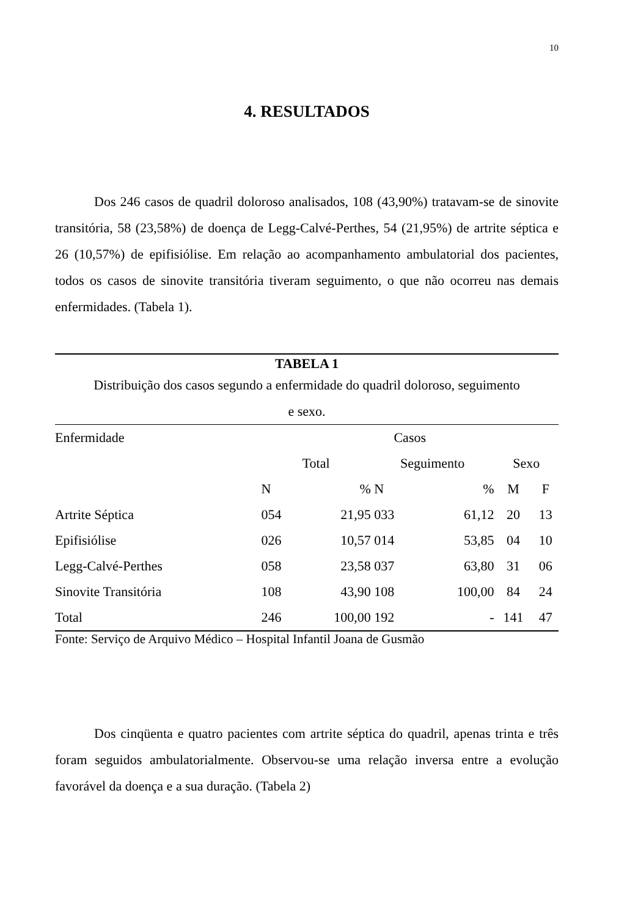10
4. RESULTADOS
Dos 246 casos de quadril doloroso analisados, 108 (43,90%) tratavam-se de sinovite transitória, 58 (23,58%) de doença de Legg-Calvé-Perthes, 54 (21,95%) de artrite séptica e 26 (10,57%) de epifisiólise. Em relação ao acompanhamento ambulatorial dos pacientes, todos os casos de sinovite transitória tiveram seguimento, o que não ocorreu nas demais enfermidades. (Tabela 1).
TABELA 1
Distribuição dos casos segundo a enfermidade do quadril doloroso, seguimento
e sexo.
| Enfermidade | Casos | | | | | | |
| --- | --- | --- | --- | --- | --- | --- | --- |
| | Total | | Seguimento | | Sexo | | |
| | N | % | N | % | M | F | |
| Artrite Séptica | 054 | 21,95 | 033 | 61,12 | 20 | 13 | |
| Epifisiólise | 026 | 10,57 | 014 | 53,85 | 04 | 10 | |
| Legg-Calvé-Perthes | 058 | 23,58 | 037 | 63,80 | 31 | 06 | |
| Sinovite Transitória | 108 | 43,90 | 108 | 100,00 | 84 | 24 | |
| Total | 246 | 100,00 | 192 | - | 141 | 47 | |
Fonte: Serviço de Arquivo Médico – Hospital Infantil Joana de Gusmão
Dos cinqüenta e quatro pacientes com artrite séptica do quadril, apenas trinta e três foram seguidos ambulatorialmente. Observou-se uma relação inversa entre a evolução favorável da doença e a sua duração. (Tabela 2)